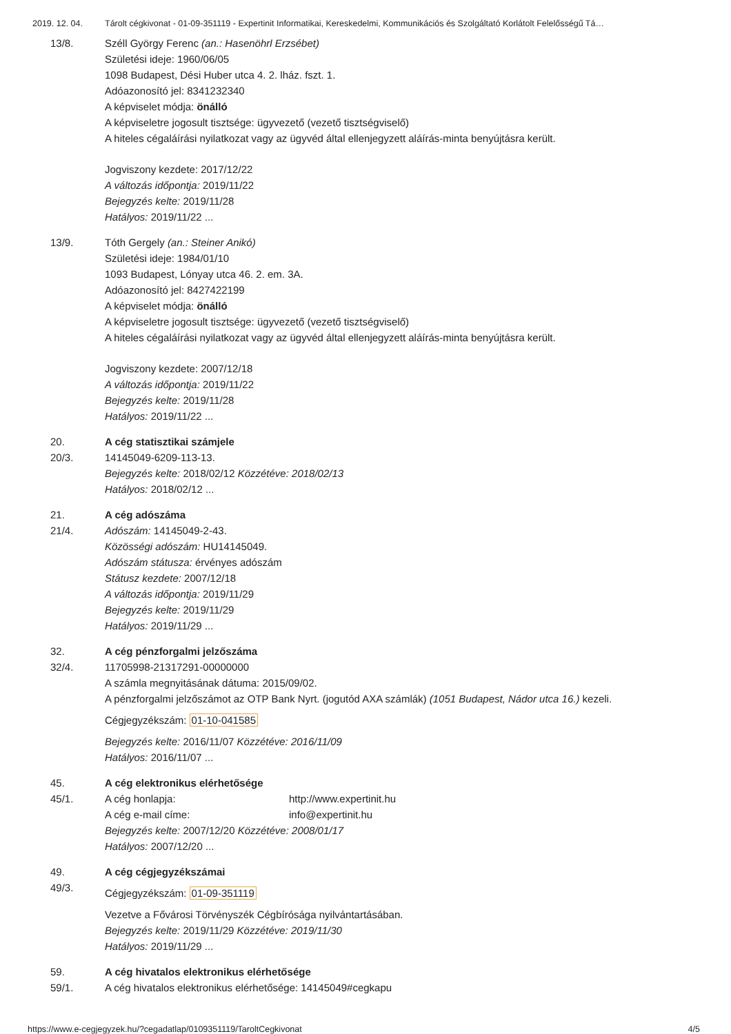2019. 12. 04. Tárolt cégkivonat - 01-09-351119 - Expertinit Informatikai, Kereskedelmi, Kommunikációs és Szolgáltató Korlátolt Felelősségű Tá…
13/8. Széll György Ferenc (an.: Hasenöhrl Erzsébet)
Születési ideje: 1960/06/05
1098 Budapest, Dési Huber utca 4. 2. lház. fszt. 1.
Adóazonosító jel: 8341232340
A képviselet módja: önálló
A képviseletre jogosult tisztsége: ügyvezető (vezető tisztségviselő)
A hiteles cégaláírási nyilatkozat vagy az ügyvéd által ellenjegyzett aláírás-minta benyújtásra került.
Jogviszony kezdete: 2017/12/22
A változás időpontja: 2019/11/22
Bejegyzés kelte: 2019/11/28
Hatályos: 2019/11/22 ...
13/9. Tóth Gergely (an.: Steiner Anikó)
Születési ideje: 1984/01/10
1093 Budapest, Lónyay utca 46. 2. em. 3A.
Adóazonosító jel: 8427422199
A képviselet módja: önálló
A képviseletre jogosult tisztsége: ügyvezető (vezető tisztségviselő)
A hiteles cégaláírási nyilatkozat vagy az ügyvéd által ellenjegyzett aláírás-minta benyújtásra került.
Jogviszony kezdete: 2007/12/18
A változás időpontja: 2019/11/22
Bejegyzés kelte: 2019/11/28
Hatályos: 2019/11/22 ...
20.
20/3.
A cég statisztikai számjele
14145049-6209-113-13.
Bejegyzés kelte: 2018/02/12 Közzétéve: 2018/02/13
Hatályos: 2018/02/12 ...
21.
21/4.
A cég adószáma
Adószám: 14145049-2-43.
Közösségi adószám: HU14145049.
Adószám státusza: érvényes adószám
Státusz kezdete: 2007/12/18
A változás időpontja: 2019/11/29
Bejegyzés kelte: 2019/11/29
Hatályos: 2019/11/29 ...
32.
32/4.
A cég pénzforgalmi jelzőszáma
11705998-21317291-00000000
A számla megnyitásának dátuma: 2015/09/02.
A pénzforgalmi jelzőszámot az OTP Bank Nyrt. (jogutód AXA számlák) (1051 Budapest, Nádor utca 16.) kezeli.
Cégjegyzékszám: 01-10-041585
Bejegyzés kelte: 2016/11/07 Közzétéve: 2016/11/09
Hatályos: 2016/11/07 ...
45.
45/1.
A cég elektronikus elérhetősége
A cég honlapja: http://www.expertinit.hu
A cég e-mail címe: info@expertinit.hu
Bejegyzés kelte: 2007/12/20 Közzétéve: 2008/01/17
Hatályos: 2007/12/20 ...
49.
49/3.
A cég cégjegyzékszámai
Cégjegyzékszám: 01-09-351119
Vezetve a Fővárosi Törvényszék Cégbírósága nyilvántartásában.
Bejegyzés kelte: 2019/11/29 Közzétéve: 2019/11/30
Hatályos: 2019/11/29 ...
59.
59/1.
A cég hivatalos elektronikus elérhetősége
A cég hivatalos elektronikus elérhetősége: 14145049#cegkapu
https://www.e-cegjegyzek.hu/?cegadatlap/0109351119/TaroltCegkivonat 4/5